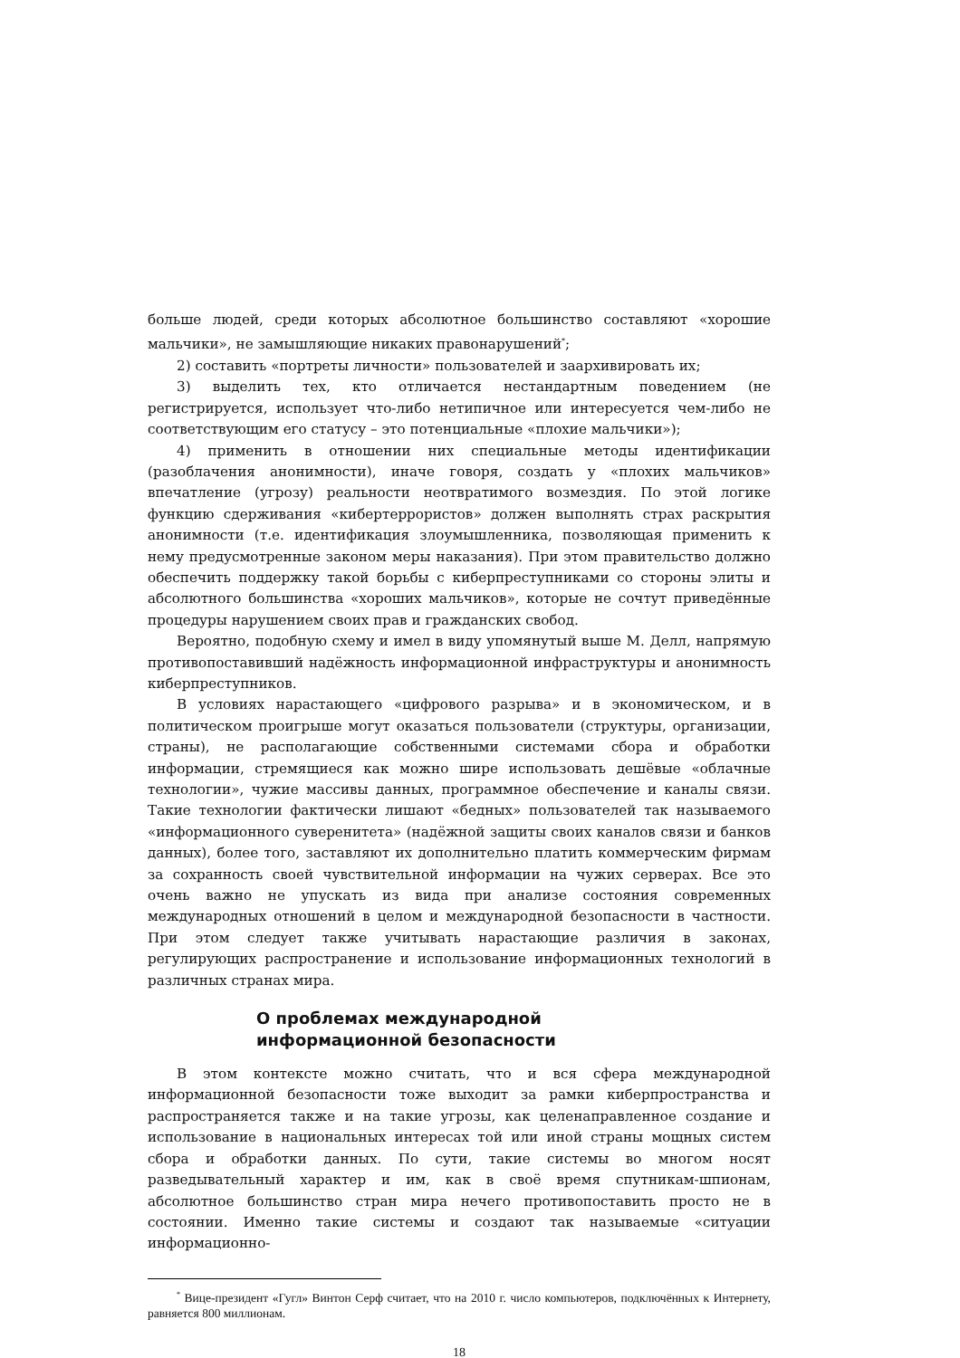больше людей, среди которых абсолютное большинство составляют «хорошие мальчики», не замышляющие никаких правонарушений<sup>*</sup>;
2) составить «портреты личности» пользователей и заархивировать их;
3) выделить тех, кто отличается нестандартным поведением (не регистрируется, использует что-либо нетипичное или интересуется чем-либо не соответствующим его статусу – это потенциальные «плохие мальчики»);
4) применить в отношении них специальные методы идентификации (разоблачения анонимности), иначе говоря, создать у «плохих мальчиков» впечатление (угрозу) реальности неотвратимого возмездия. По этой логике функцию сдерживания «кибертеррористов» должен выполнять страх раскрытия анонимности (т.е. идентификация злоумышленника, позволяющая применить к нему предусмотренные законом меры наказания). При этом правительство должно обеспечить поддержку такой борьбы с киберпреступниками со стороны элиты и абсолютного большинства «хороших мальчиков», которые не сочтут приведённые процедуры нарушением своих прав и гражданских свобод.
Вероятно, подобную схему и имел в виду упомянутый выше М. Делл, напрямую противопоставивший надёжность информационной инфраструктуры и анонимность киберпреступников.
В условиях нарастающего «цифрового разрыва» и в экономическом, и в политическом проигрыше могут оказаться пользователи (структуры, организации, страны), не располагающие собственными системами сбора и обработки информации, стремящиеся как можно шире использовать дешёвые «облачные технологии», чужие массивы данных, программное обеспечение и каналы связи. Такие технологии фактически лишают «бедных» пользователей так называемого «информационного суверенитета» (надёжной защиты своих каналов связи и банков данных), более того, заставляют их дополнительно платить коммерческим фирмам за сохранность своей чувствительной информации на чужих серверах. Все это очень важно не упускать из вида при анализе состояния современных международных отношений в целом и международной безопасности в частности. При этом следует также учитывать нарастающие различия в законах, регулирующих распространение и использование информационных технологий в различных странах мира.
О проблемах международной
информационной безопасности
В этом контексте можно считать, что и вся сфера международной информационной безопасности тоже выходит за рамки киберпространства и распространяется также и на такие угрозы, как целенаправленное создание и использование в национальных интересах той или иной страны мощных систем сбора и обработки данных. По сути, такие системы во многом носят разведывательный характер и им, как в своё время спутникам-шпионам, абсолютное большинство стран мира нечего противопоставить просто не в состоянии. Именно такие системы и создают так называемые «ситуации информационно-
<sup>*</sup> Вице-президент «Гугл» Винтон Серф считает, что на 2010 г. число компьютеров, подключённых к Интернету, равняется 800 миллионам.
18